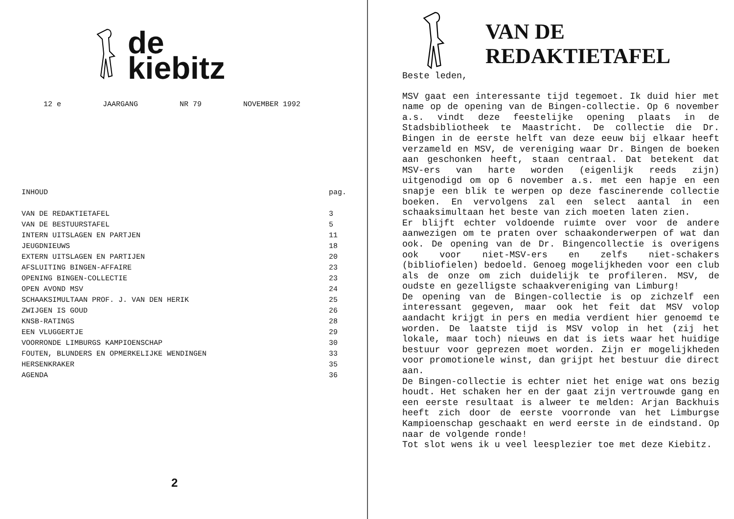de
kiebitz
12 e JAARGANG NR 79 NOVEMBER 1992
| INHOUD | pag. |
| --- | --- |
| VAN DE REDAKTIETAFEL | 3 |
| VAN DE BESTUURSTAFEL | 5 |
| INTERN UITSLAGEN EN PARTJEN | 11 |
| JEUGDNIEUWS | 18 |
| EXTERN UITSLAGEN EN PARTIJEN | 20 |
| AFSLUITING BINGEN-AFFAIRE | 23 |
| OPENING BINGEN-COLLECTIE | 23 |
| OPEN AVOND MSV | 24 |
| SCHAAKSIMULTAAN PROF. J. VAN DEN HERIK | 25 |
| ZWIJGEN IS GOUD | 26 |
| KNSB-RATINGS | 28 |
| EEN VLUGGERTJE | 29 |
| VOORRONDE LIMBURGS KAMPIOENSCHAP | 30 |
| FOUTEN, BLUNDERS EN OPMERKELIJKE WENDINGEN | 33 |
| HERSENKRAKER | 35 |
| AGENDA | 36 |
2
VAN DE
REDAKTIETAFEL
Beste leden,
MSV gaat een interessante tijd tegemoet. Ik duid hier met name op de opening van de Bingen-collectie. Op 6 november a.s. vindt deze feestelijke opening plaats in de Stadsbibliotheek te Maastricht. De collectie die Dr. Bingen in de eerste helft van deze eeuw bij elkaar heeft verzameld en MSV, de vereniging waar Dr. Bingen de boeken aan geschonken heeft, staan centraal. Dat betekent dat MSV-ers van harte worden (eigenlijk reeds zijn) uitgenodigd om op 6 november a.s. met een hapje en een snapje een blik te werpen op deze fascinerende collectie boeken. En vervolgens zal een select aantal in een schaaksimultaan het beste van zich moeten laten zien.
Er blijft echter voldoende ruimte over voor de andere aanwezigen om te praten over schaakonderwerpen of wat dan ook. De opening van de Dr. Bingencollectie is overigens ook voor niet-MSV-ers en zelfs niet-schakers (bibliofielen) bedoeld. Genoeg mogelijkheden voor een club als de onze om zich duidelijk te profileren. MSV, de oudste en gezelligste schaakvereniging van Limburg!
De opening van de Bingen-collectie is op zichzelf een interessant gegeven, maar ook het feit dat MSV volop aandacht krijgt in pers en media verdient hier genoemd te worden. De laatste tijd is MSV volop in het (zij het lokale, maar toch) nieuws en dat is iets waar het huidige bestuur voor geprezen moet worden. Zijn er mogelijkheden voor promotionele winst, dan grijpt het bestuur die direct aan.
De Bingen-collectie is echter niet het enige wat ons bezig houdt. Het schaken her en der gaat zijn vertrouwde gang en een eerste resultaat is alweer te melden: Arjan Backhuis heeft zich door de eerste voorronde van het Limburgse Kampioenschap geschaakt en werd eerste in de eindstand. Op naar de volgende ronde!
Tot slot wens ik u veel leesplezier toe met deze Kiebitz.